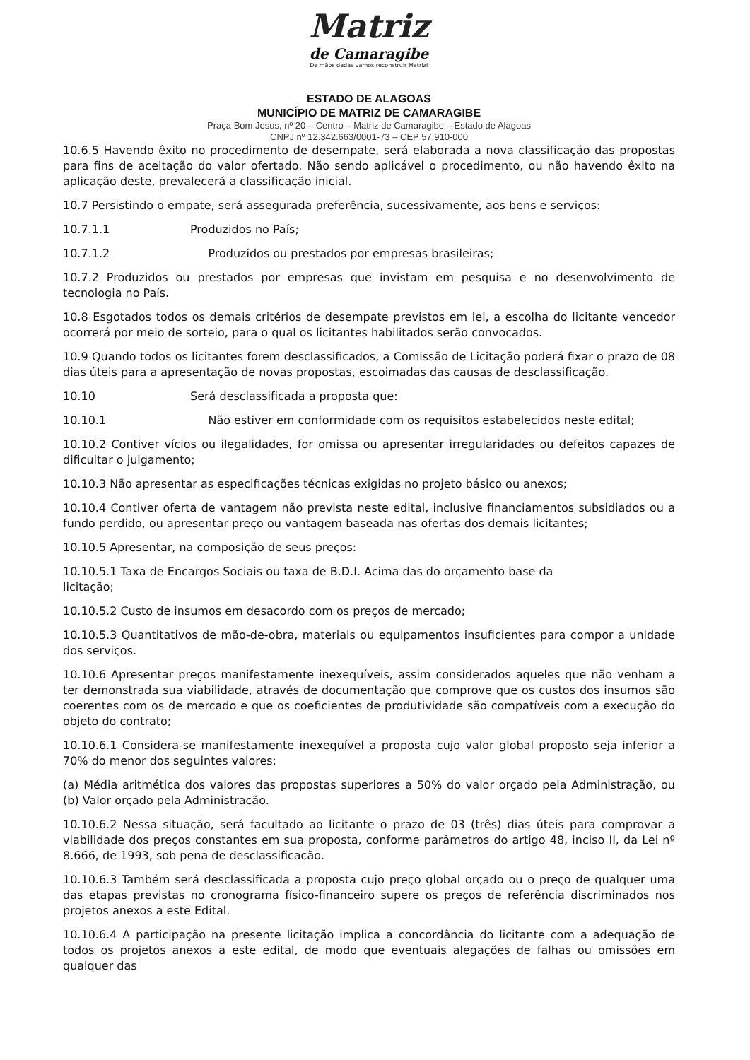Matriz
de Camaragibe
De mãos dadas vamos reconstruir Matriz!
ESTADO DE ALAGOAS
MUNICÍPIO DE MATRIZ DE CAMARAGIBE
Praça Bom Jesus, nº 20 – Centro – Matriz de Camaragibe – Estado de Alagoas
CNPJ nº 12.342.663/0001-73 – CEP 57.910-000
10.6.5 Havendo êxito no procedimento de desempate, será elaborada a nova classificação das propostas para fins de aceitação do valor ofertado. Não sendo aplicável o procedimento, ou não havendo êxito na aplicação deste, prevalecerá a classificação inicial.
10.7 Persistindo o empate, será assegurada preferência, sucessivamente, aos bens e serviços:
10.7.1.1 Produzidos no País;
10.7.1.2 Produzidos ou prestados por empresas brasileiras;
10.7.2 Produzidos ou prestados por empresas que invistam em pesquisa e no desenvolvimento de tecnologia no País.
10.8 Esgotados todos os demais critérios de desempate previstos em lei, a escolha do licitante vencedor ocorrerá por meio de sorteio, para o qual os licitantes habilitados serão convocados.
10.9 Quando todos os licitantes forem desclassificados, a Comissão de Licitação poderá fixar o prazo de 08 dias úteis para a apresentação de novas propostas, escoimadas das causas de desclassificação.
10.10 Será desclassificada a proposta que:
10.10.1 Não estiver em conformidade com os requisitos estabelecidos neste edital;
10.10.2 Contiver vícios ou ilegalidades, for omissa ou apresentar irregularidades ou defeitos capazes de dificultar o julgamento;
10.10.3 Não apresentar as especificações técnicas exigidas no projeto básico ou anexos;
10.10.4 Contiver oferta de vantagem não prevista neste edital, inclusive financiamentos subsidiados ou a fundo perdido, ou apresentar preço ou vantagem baseada nas ofertas dos demais licitantes;
10.10.5 Apresentar, na composição de seus preços:
10.10.5.1 Taxa de Encargos Sociais ou taxa de B.D.I. Acima das do orçamento base da
licitação;
10.10.5.2 Custo de insumos em desacordo com os preços de mercado;
10.10.5.3 Quantitativos de mão-de-obra, materiais ou equipamentos insuficientes para compor a unidade dos serviços.
10.10.6 Apresentar preços manifestamente inexequíveis, assim considerados aqueles que não venham a ter demonstrada sua viabilidade, através de documentação que comprove que os custos dos insumos são coerentes com os de mercado e que os coeficientes de produtividade são compatíveis com a execução do objeto do contrato;
10.10.6.1 Considera-se manifestamente inexequível a proposta cujo valor global proposto seja inferior a 70% do menor dos seguintes valores:
(a) Média aritmética dos valores das propostas superiores a 50% do valor orçado pela Administração, ou (b) Valor orçado pela Administração.
10.10.6.2 Nessa situação, será facultado ao licitante o prazo de 03 (três) dias úteis para comprovar a viabilidade dos preços constantes em sua proposta, conforme parâmetros do artigo 48, inciso II, da Lei nº 8.666, de 1993, sob pena de desclassificação.
10.10.6.3 Também será desclassificada a proposta cujo preço global orçado ou o preço de qualquer uma das etapas previstas no cronograma físico-financeiro supere os preços de referência discriminados nos projetos anexos a este Edital.
10.10.6.4 A participação na presente licitação implica a concordância do licitante com a adequação de todos os projetos anexos a este edital, de modo que eventuais alegações de falhas ou omissões em qualquer das